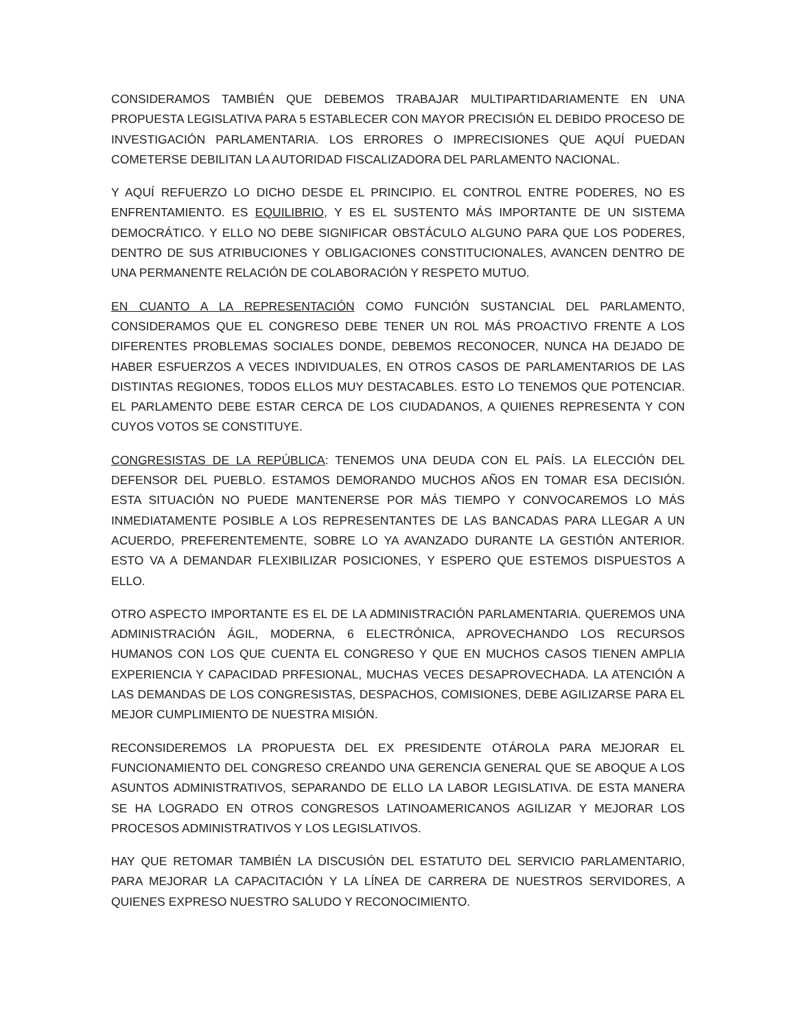CONSIDERAMOS TAMBIÉN QUE DEBEMOS TRABAJAR MULTIPARTIDARIAMENTE EN UNA PROPUESTA LEGISLATIVA PARA 5 ESTABLECER CON MAYOR PRECISIÓN EL DEBIDO PROCESO DE INVESTIGACIÓN PARLAMENTARIA. LOS ERRORES O IMPRECISIONES QUE AQUÍ PUEDAN COMETERSE DEBILITAN LA AUTORIDAD FISCALIZADORA DEL PARLAMENTO NACIONAL.
Y AQUÍ REFUERZO LO DICHO DESDE EL PRINCIPIO. EL CONTROL ENTRE PODERES, NO ES ENFRENTAMIENTO. ES EQUILIBRIO, Y ES EL SUSTENTO MÁS IMPORTANTE DE UN SISTEMA DEMOCRÁTICO. Y ELLO NO DEBE SIGNIFICAR OBSTÁCULO ALGUNO PARA QUE LOS PODERES, DENTRO DE SUS ATRIBUCIONES Y OBLIGACIONES CONSTITUCIONALES, AVANCEN DENTRO DE UNA PERMANENTE RELACIÓN DE COLABORACIÓN Y RESPETO MUTUO.
EN CUANTO A LA REPRESENTACIÓN COMO FUNCIÓN SUSTANCIAL DEL PARLAMENTO, CONSIDERAMOS QUE EL CONGRESO DEBE TENER UN ROL MÁS PROACTIVO FRENTE A LOS DIFERENTES PROBLEMAS SOCIALES DONDE, DEBEMOS RECONOCER, NUNCA HA DEJADO DE HABER ESFUERZOS A VECES INDIVIDUALES, EN OTROS CASOS DE PARLAMENTARIOS DE LAS DISTINTAS REGIONES, TODOS ELLOS MUY DESTACABLES. ESTO LO TENEMOS QUE POTENCIAR. EL PARLAMENTO DEBE ESTAR CERCA DE LOS CIUDADANOS, A QUIENES REPRESENTA Y CON CUYOS VOTOS SE CONSTITUYE.
CONGRESISTAS DE LA REPÚBLICA: TENEMOS UNA DEUDA CON EL PAÍS. LA ELECCIÓN DEL DEFENSOR DEL PUEBLO. ESTAMOS DEMORANDO MUCHOS AÑOS EN TOMAR ESA DECISIÓN. ESTA SITUACIÓN NO PUEDE MANTENERSE POR MÁS TIEMPO Y CONVOCAREMOS LO MÁS INMEDIATAMENTE POSIBLE A LOS REPRESENTANTES DE LAS BANCADAS PARA LLEGAR A UN ACUERDO, PREFERENTEMENTE, SOBRE LO YA AVANZADO DURANTE LA GESTIÓN ANTERIOR. ESTO VA A DEMANDAR FLEXIBILIZAR POSICIONES, Y ESPERO QUE ESTEMOS DISPUESTOS A ELLO.
OTRO ASPECTO IMPORTANTE ES EL DE LA ADMINISTRACIÓN PARLAMENTARIA. QUEREMOS UNA ADMINISTRACIÓN ÁGIL, MODERNA, 6 ELECTRÓNICA, APROVECHANDO LOS RECURSOS HUMANOS CON LOS QUE CUENTA EL CONGRESO Y QUE EN MUCHOS CASOS TIENEN AMPLIA EXPERIENCIA Y CAPACIDAD PRFESIONAL, MUCHAS VECES DESAPROVECHADA. LA ATENCIÓN A LAS DEMANDAS DE LOS CONGRESISTAS, DESPACHOS, COMISIONES, DEBE AGILIZARSE PARA EL MEJOR CUMPLIMIENTO DE NUESTRA MISIÓN.
RECONSIDEREMOS LA PROPUESTA DEL EX PRESIDENTE OTÁROLA PARA MEJORAR EL FUNCIONAMIENTO DEL CONGRESO CREANDO UNA GERENCIA GENERAL QUE SE ABOQUE A LOS ASUNTOS ADMINISTRATIVOS, SEPARANDO DE ELLO LA LABOR LEGISLATIVA. DE ESTA MANERA SE HA LOGRADO EN OTROS CONGRESOS LATINOAMERICANOS AGILIZAR Y MEJORAR LOS PROCESOS ADMINISTRATIVOS Y LOS LEGISLATIVOS.
HAY QUE RETOMAR TAMBIÉN LA DISCUSIÓN DEL ESTATUTO DEL SERVICIO PARLAMENTARIO, PARA MEJORAR LA CAPACITACIÓN Y LA LÍNEA DE CARRERA DE NUESTROS SERVIDORES, A QUIENES EXPRESO NUESTRO SALUDO Y RECONOCIMIENTO.